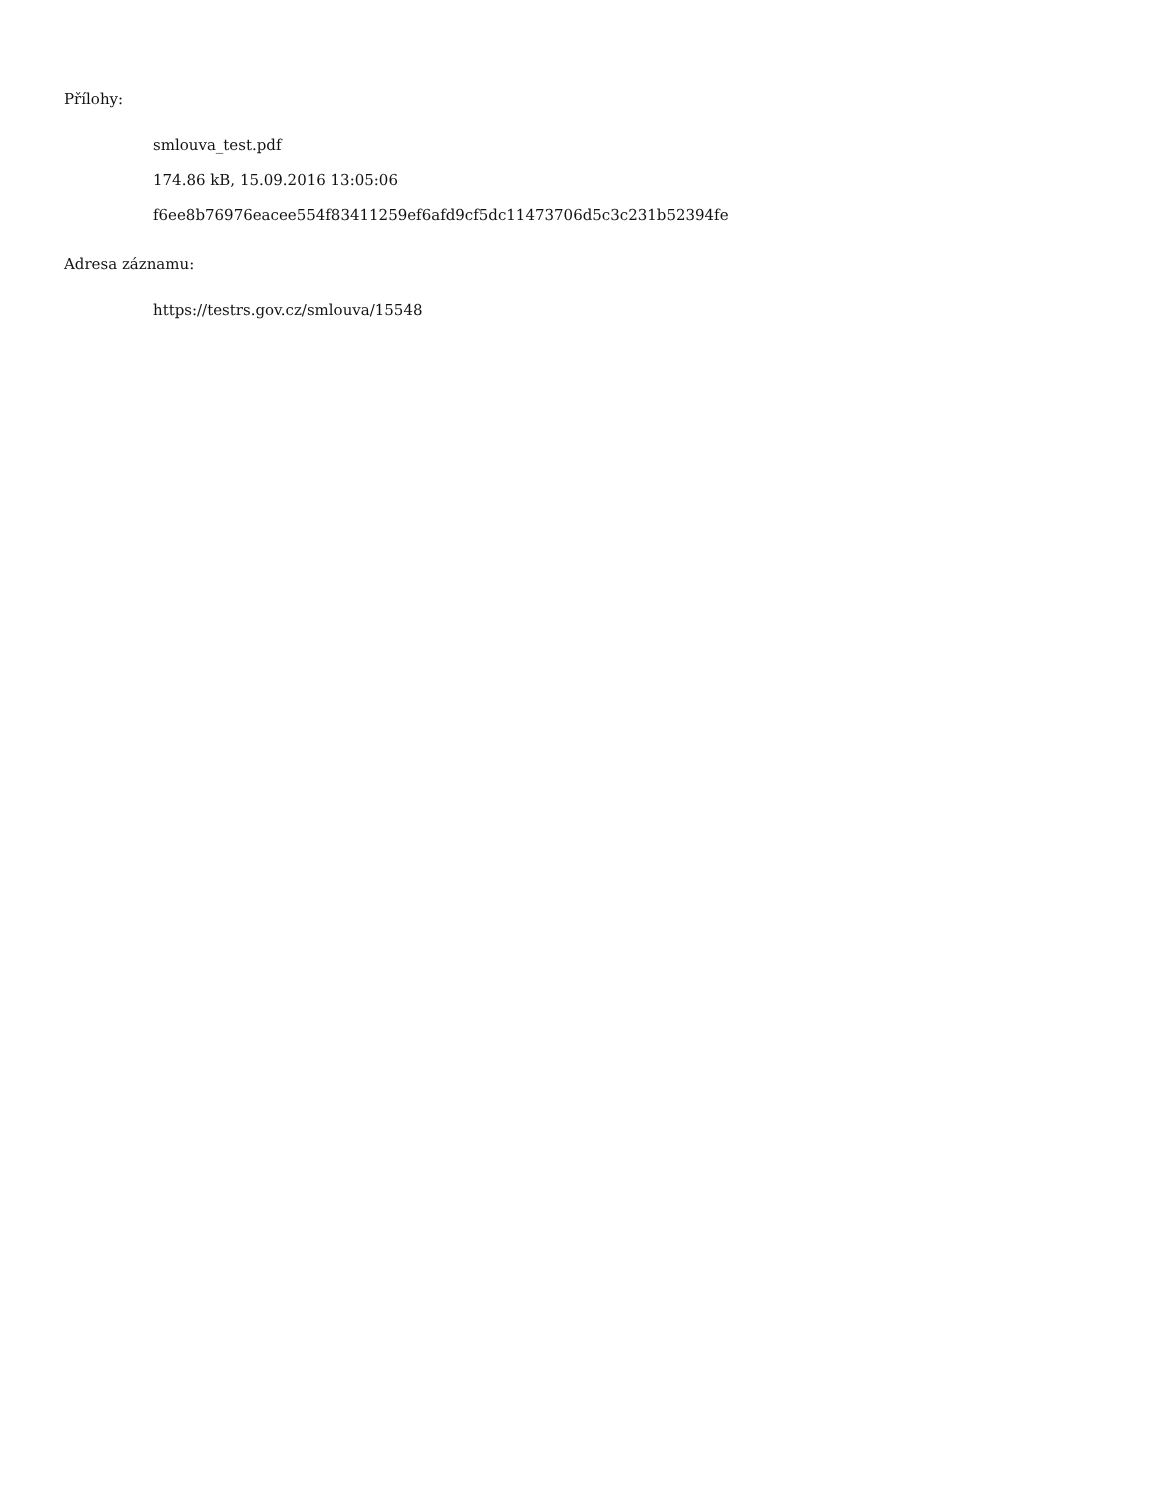Přílohy:
smlouva_test.pdf
174.86 kB, 15.09.2016 13:05:06
f6ee8b76976eacee554f83411259ef6afd9cf5dc11473706d5c3c231b52394fe
Adresa záznamu:
https://testrs.gov.cz/smlouva/15548